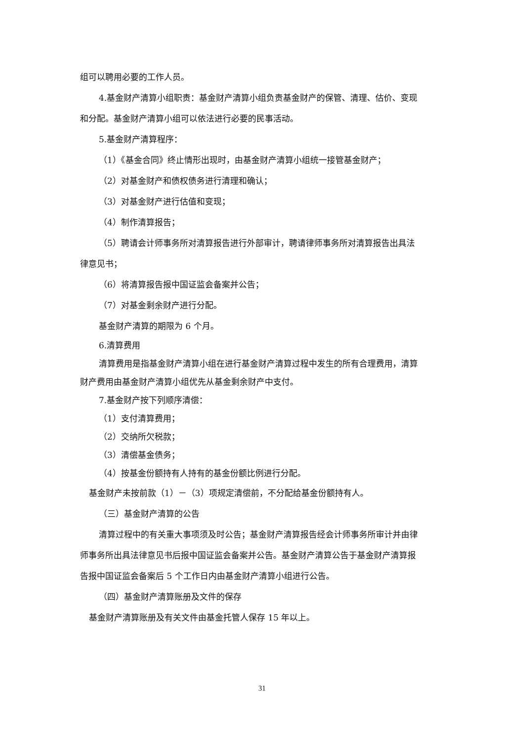组可以聘用必要的工作人员。
4.基金财产清算小组职责：基金财产清算小组负责基金财产的保管、清理、估价、变现
和分配。基金财产清算小组可以依法进行必要的民事活动。
5.基金财产清算程序：
（1）《基金合同》终止情形出现时，由基金财产清算小组统一接管基金财产；
（2）对基金财产和债权债务进行清理和确认；
（3）对基金财产进行估值和变现；
（4）制作清算报告；
（5）聘请会计师事务所对清算报告进行外部审计，聘请律师事务所对清算报告出具法
律意见书；
（6）将清算报告报中国证监会备案并公告；
（7）对基金剩余财产进行分配。
基金财产清算的期限为 6 个月。
6.清算费用
清算费用是指基金财产清算小组在进行基金财产清算过程中发生的所有合理费用，清算
财产费用由基金财产清算小组优先从基金剩余财产中支付。
7.基金财产按下列顺序清偿：
（1）支付清算费用；
（2）交纳所欠税款；
（3）清偿基金债务；
（4）按基金份额持有人持有的基金份额比例进行分配。
基金财产未按前款（1）－（3）项规定清偿前，不分配给基金份额持有人。
（三）基金财产清算的公告
清算过程中的有关重大事项须及时公告；基金财产清算报告经会计师事务所审计并由律
师事务所出具法律意见书后报中国证监会备案并公告。基金财产清算公告于基金财产清算报
告报中国证监会备案后 5 个工作日内由基金财产清算小组进行公告。
（四）基金财产清算账册及文件的保存
基金财产清算账册及有关文件由基金托管人保存 15 年以上。
31